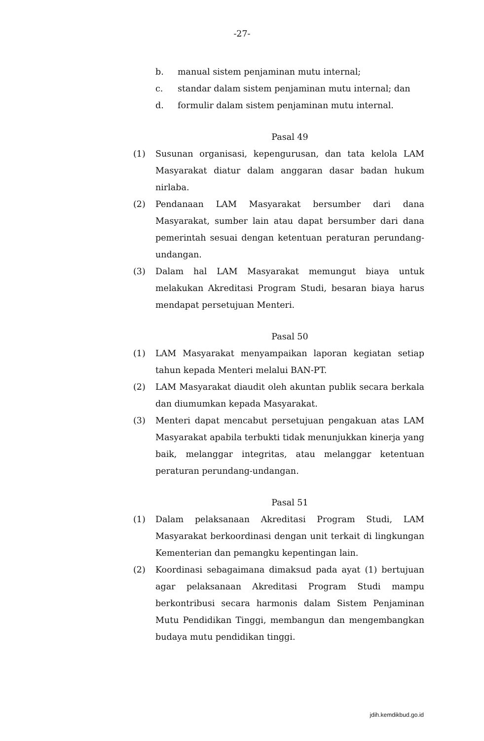-27-
b. manual sistem penjaminan mutu internal;
c. standar dalam sistem penjaminan mutu internal; dan
d. formulir dalam sistem penjaminan mutu internal.
Pasal 49
(1) Susunan organisasi, kepengurusan, dan tata kelola LAM Masyarakat diatur dalam anggaran dasar badan hukum nirlaba.
(2) Pendanaan LAM Masyarakat bersumber dari dana Masyarakat, sumber lain atau dapat bersumber dari dana pemerintah sesuai dengan ketentuan peraturan perundang-undangan.
(3) Dalam hal LAM Masyarakat memungut biaya untuk melakukan Akreditasi Program Studi, besaran biaya harus mendapat persetujuan Menteri.
Pasal 50
(1) LAM Masyarakat menyampaikan laporan kegiatan setiap tahun kepada Menteri melalui BAN-PT.
(2) LAM Masyarakat diaudit oleh akuntan publik secara berkala dan diumumkan kepada Masyarakat.
(3) Menteri dapat mencabut persetujuan pengakuan atas LAM Masyarakat apabila terbukti tidak menunjukkan kinerja yang baik, melanggar integritas, atau melanggar ketentuan peraturan perundang-undangan.
Pasal 51
(1) Dalam pelaksanaan Akreditasi Program Studi, LAM Masyarakat berkoordinasi dengan unit terkait di lingkungan Kementerian dan pemangku kepentingan lain.
(2) Koordinasi sebagaimana dimaksud pada ayat (1) bertujuan agar pelaksanaan Akreditasi Program Studi mampu berkontribusi secara harmonis dalam Sistem Penjaminan Mutu Pendidikan Tinggi, membangun dan mengembangkan budaya mutu pendidikan tinggi.
jdih.kemdikbud.go.id